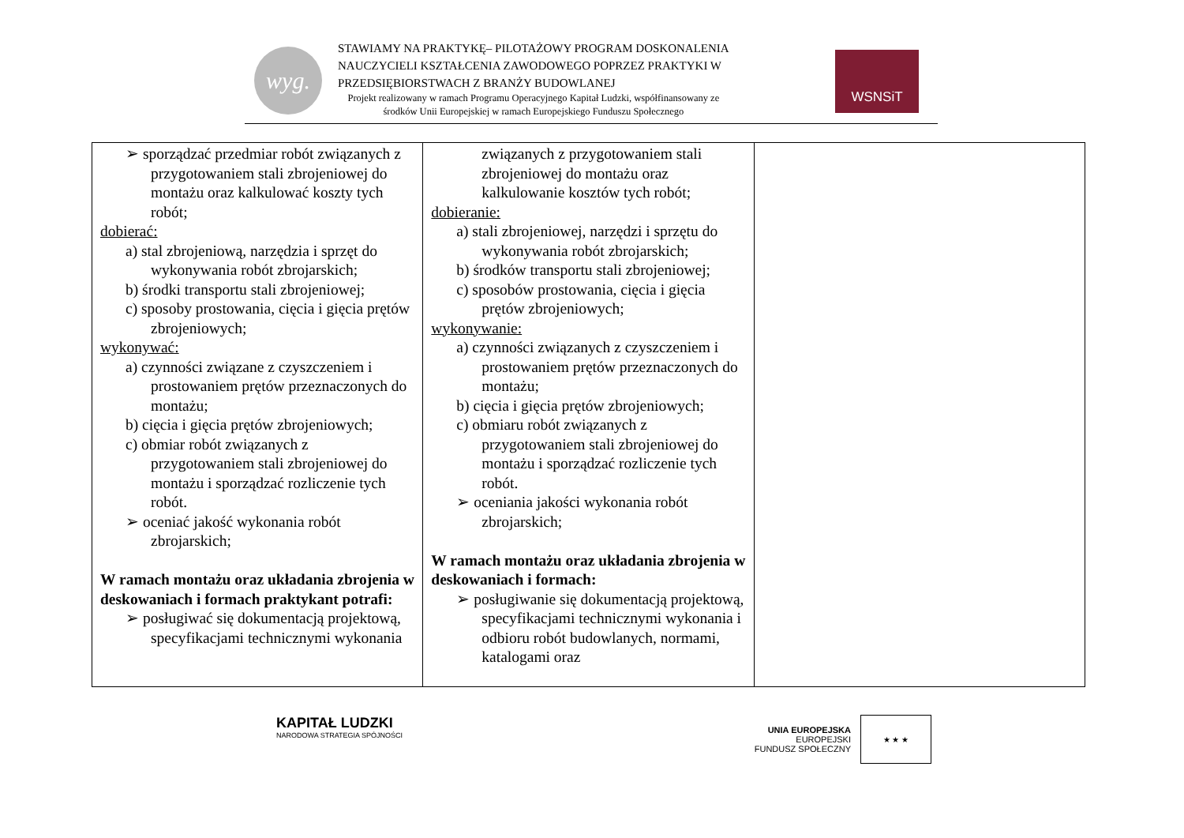wyg.
STAWIAMY NA PRAKTYKĘ– PILOTAŻOWY PROGRAM DOSKONALENIA
NAUCZYCIELI KSZTAŁCENIA ZAWODOWEGO POPRZEZ PRAKTYKI W
PRZEDSIĘBIORSTWACH Z BRANŻY BUDOWLANEJ
Projekt realizowany w ramach Programu Operacyjnego Kapitał Ludzki, współfinansowany ze
środków Unii Europejskiej w ramach Europejskiego Funduszu Społecznego
WSNSiT
| ➢ sporządzać przedmiar robót związanych z przygotowaniem stali zbrojeniowej do montażu oraz kalkulować koszty tych robót; dobierać: a) stal zbrojeniową, narzędzia i sprzęt do wykonywania robót zbrojarskich; b) środki transportu stali zbrojeniowej; c) sposoby prostowania, cięcia i gięcia prętów zbrojeniowych; wykonywać: a) czynności związane z czyszczeniem i prostowaniem prętów przeznaczonych do montażu; b) cięcia i gięcia prętów zbrojeniowych; c) obmiar robót związanych z przygotowaniem stali zbrojeniowej do montażu i sporządzać rozliczenie tych robót. ➢ oceniać jakość wykonania robót zbrojarskich; W ramach montażu oraz układania zbrojenia w deskowaniach i formach praktykant potrafi: ➢ posługiwać się dokumentacją projektową, specyfikacjami technicznymi wykonania | związanych z przygotowaniem stali zbrojeniowej do montażu oraz kalkulowanie kosztów tych robót; dobieranie: a) stali zbrojeniowej, narzędzi i sprzętu do wykonywania robót zbrojarskich; b) środków transportu stali zbrojeniowej; c) sposobów prostowania, cięcia i gięcia prętów zbrojeniowych; wykonywanie: a) czynności związanych z czyszczeniem i prostowaniem prętów przeznaczonych do montażu; b) cięcia i gięcia prętów zbrojeniowych; c) obmiaru robót związanych z przygotowaniem stali zbrojeniowej do montażu i sporządzać rozliczenie tych robót. ➢ oceniania jakości wykonania robót zbrojarskich; W ramach montażu oraz układania zbrojenia w deskowaniach i formach: ➢ posługiwanie się dokumentacją projektową, specyfikacjami technicznymi wykonania i odbioru robót budowlanych, normami, katalogami oraz | |
KAPITAŁ LUDZKI
NARODOWA STRATEGIA SPÓJNOŚCI
UNIA EUROPEJSKA
EUROPEJSKI
FUNDUSZ SPOŁECZNY
★ ★ ★